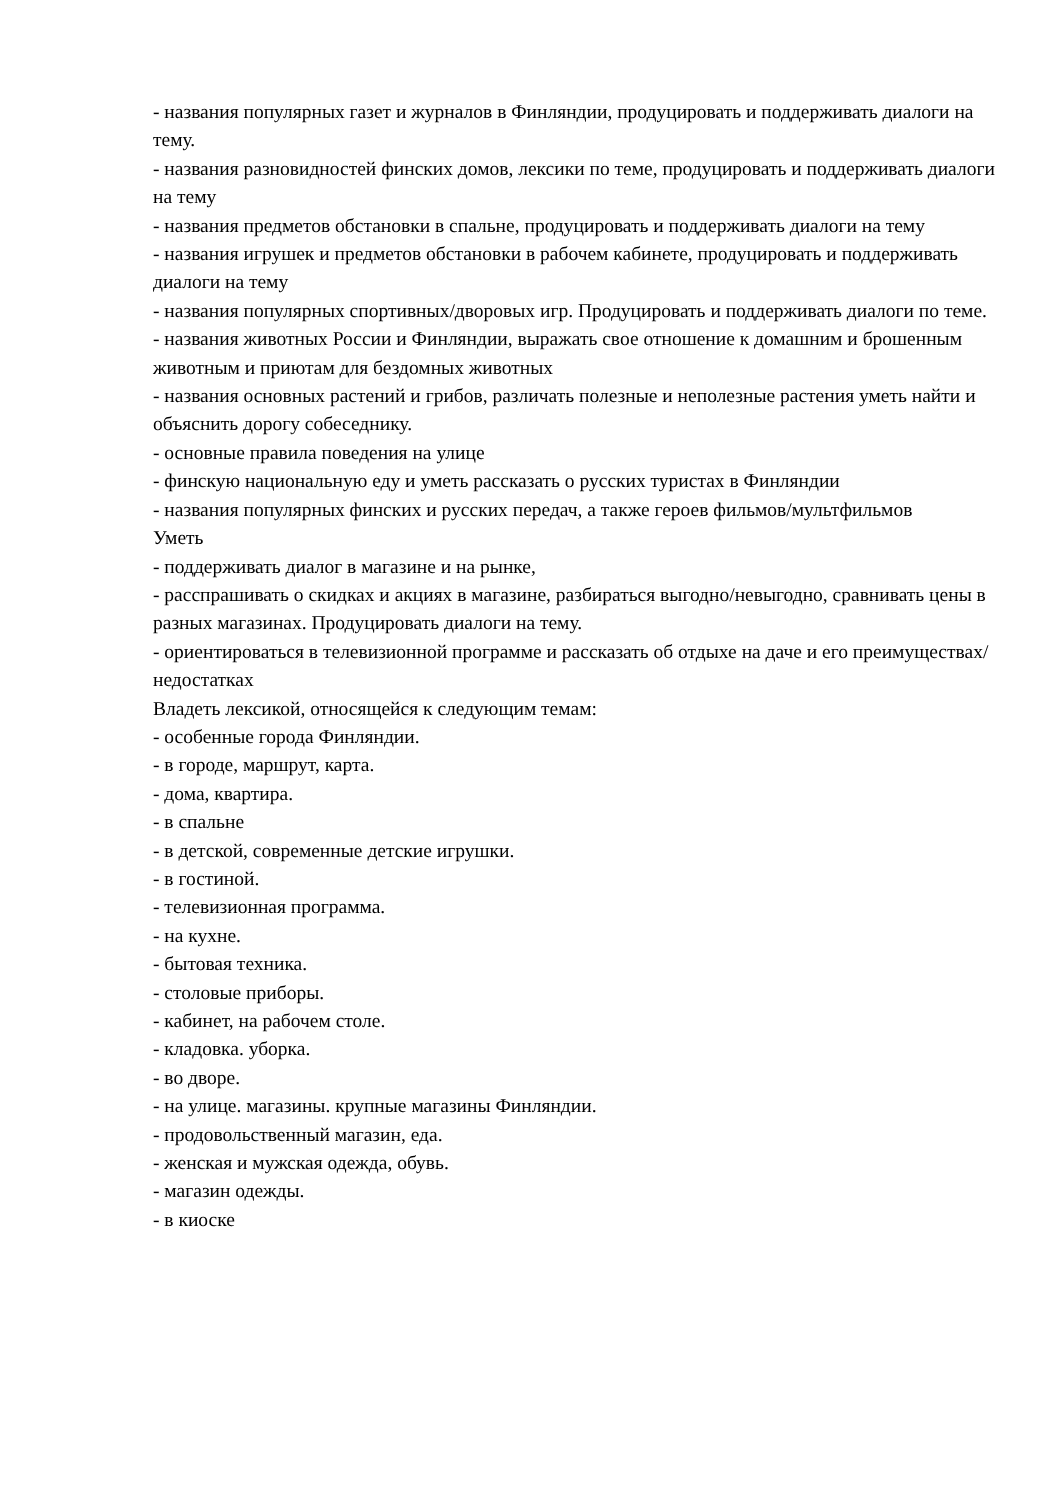- названия популярных газет и журналов в Финляндии, продуцировать и поддерживать диалоги на тему.
- названия разновидностей финских домов, лексики по теме, продуцировать и поддерживать диалоги на тему
- названия предметов обстановки в спальне, продуцировать и поддерживать диалоги на тему
- названия игрушек и предметов обстановки в рабочем кабинете, продуцировать и поддерживать диалоги на тему
- названия популярных спортивных/дворовых игр. Продуцировать и поддерживать диалоги по теме.
- названия животных России и Финляндии, выражать свое отношение к домашним и брошенным животным и приютам для бездомных животных
- названия основных растений и грибов, различать полезные и неполезные растения уметь найти и объяснить дорогу собеседнику.
- основные правила поведения на улице
- финскую национальную еду и уметь рассказать о русских туристах в Финляндии
- названия популярных финских и русских передач, а также героев фильмов/мультфильмов
Уметь
- поддерживать диалог в магазине и на рынке,
- расспрашивать о скидках и акциях в магазине, разбираться выгодно/невыгодно, сравнивать цены в разных магазинах. Продуцировать диалоги на тему.
- ориентироваться в телевизионной программе и рассказать об отдыхе на даче и его преимуществах/недостатках
Владеть лексикой, относящейся к следующим темам:
- особенные города Финляндии.
- в городе, маршрут, карта.
- дома, квартира.
- в спальне
- в детской, современные детские игрушки.
- в гостиной.
- телевизионная программа.
- на кухне.
- бытовая техника.
- столовые приборы.
- кабинет, на рабочем столе.
- кладовка. уборка.
- во дворе.
- на улице. магазины. крупные магазины Финляндии.
- продовольственный магазин, еда.
- женская и мужская одежда, обувь.
- магазин одежды.
- в киоске